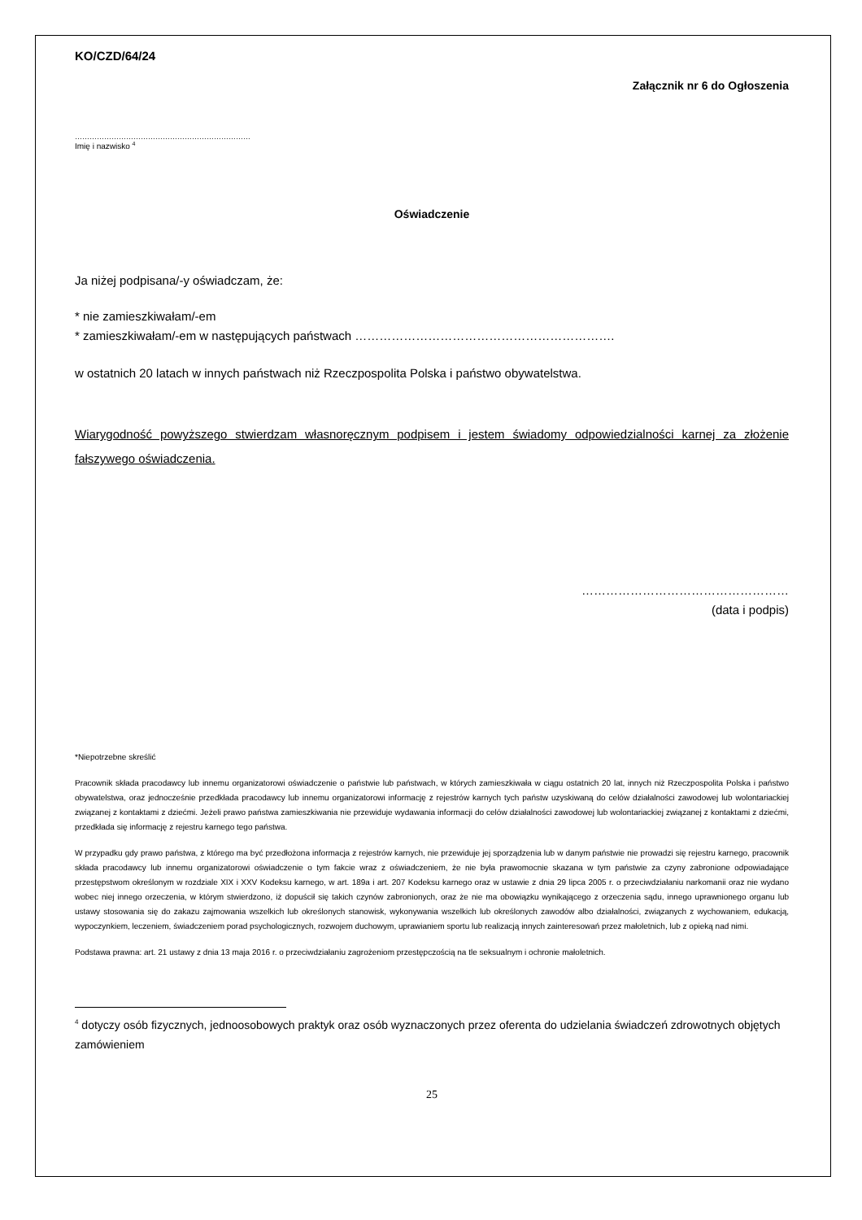KO/CZD/64/24
Załącznik nr 6 do Ogłoszenia
………………………………………………………………
Imię i nazwisko <sup>4</sup>
Oświadczenie
Ja niżej podpisana/-y oświadczam, że:
* nie zamieszkiwałam/-em
* zamieszkiwałam/-em w następujących państwach ……………………………………………………….
w ostatnich 20 latach w innych państwach niż Rzeczpospolita Polska i państwo obywatelstwa.
Wiarygodność powyższego stwierdzam własnoręcznym podpisem i jestem świadomy odpowiedzialności karnej za złożenie fałszywego oświadczenia.
……………………………………………
(data i podpis)
*Niepotrzebne skreślić
Pracownik składa pracodawcy lub innemu organizatorowi oświadczenie o państwie lub państwach, w których zamieszkiwała w ciągu ostatnich 20 lat, innych niż Rzeczpospolita Polska i państwo obywatelstwa, oraz jednocześnie przedkłada pracodawcy lub innemu organizatorowi informację z rejestrów karnych tych państw uzyskiwaną do celów działalności zawodowej lub wolontariackiej związanej z kontaktami z dziećmi. Jeżeli prawo państwa zamieszkiwania nie przewiduje wydawania informacji do celów działalności zawodowej lub wolontariackiej związanej z kontaktami z dziećmi, przedkłada się informację z rejestru karnego tego państwa.
W przypadku gdy prawo państwa, z którego ma być przedłożona informacja z rejestrów karnych, nie przewiduje jej sporządzenia lub w danym państwie nie prowadzi się rejestru karnego, pracownik składa pracodawcy lub innemu organizatorowi oświadczenie o tym fakcie wraz z oświadczeniem, że nie była prawomocnie skazana w tym państwie za czyny zabronione odpowiadające przestępstwom określonym w rozdziale XIX i XXV Kodeksu karnego, w art. 189a i art. 207 Kodeksu karnego oraz w ustawie z dnia 29 lipca 2005 r. o przeciwdziałaniu narkomanii oraz nie wydano wobec niej innego orzeczenia, w którym stwierdzono, iż dopuścił się takich czynów zabronionych, oraz że nie ma obowiązku wynikającego z orzeczenia sądu, innego uprawnionego organu lub ustawy stosowania się do zakazu zajmowania wszelkich lub określonych stanowisk, wykonywania wszelkich lub określonych zawodów albo działalności, związanych z wychowaniem, edukacją, wypoczynkiem, leczeniem, świadczeniem porad psychologicznych, rozwojem duchowym, uprawianiem sportu lub realizacją innych zainteresowań przez małoletnich, lub z opieką nad nimi.
Podstawa prawna: art. 21 ustawy z dnia 13 maja 2016 r. o przeciwdziałaniu zagrożeniom przestępczością na tle seksualnym i ochronie małoletnich.
<sup>4</sup> dotyczy osób fizycznych, jednoosobowych praktyk oraz osób wyznaczonych przez oferenta do udzielania świadczeń zdrowotnych objętych zamówieniem
25